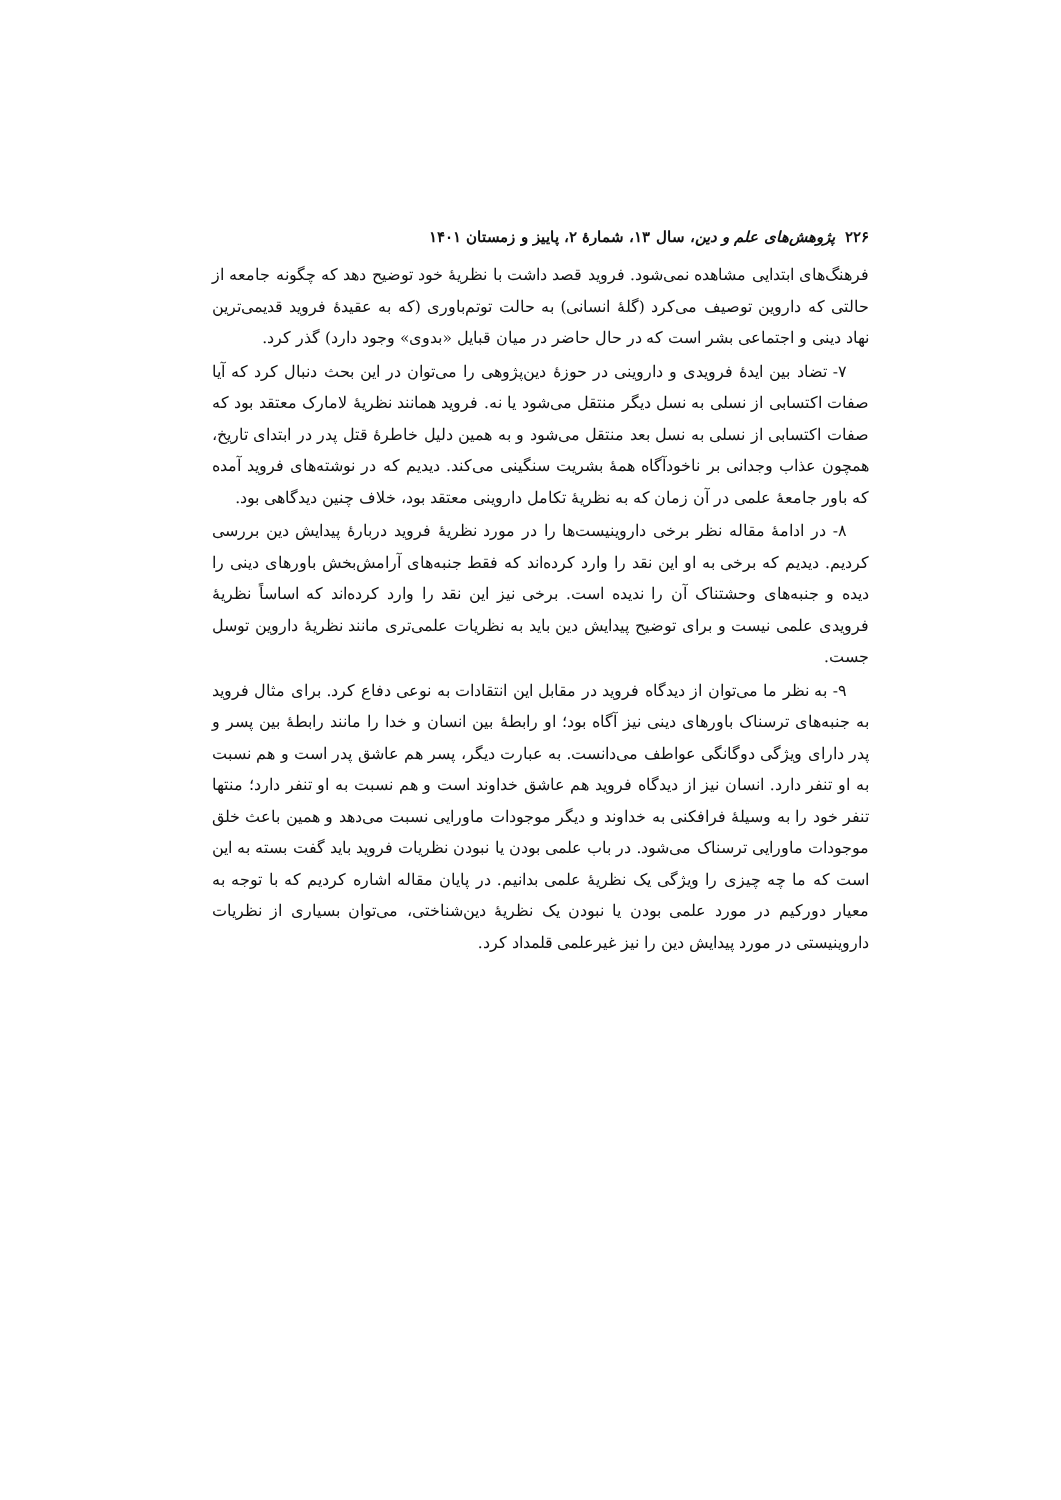۲۲۶ پژوهش‌های علم و دین، سال ۱۳، شمارهٔ ۲، پاییز و زمستان ۱۴۰۱
فرهنگ‌های ابتدایی مشاهده نمی‌شود. فروید قصد داشت با نظریهٔ خود توضیح دهد که چگونه جامعه از حالتی که داروین توصیف می‌کرد (گلهٔ انسانی) به حالت توتم‌باوری (که به عقیدهٔ فروید قدیمی‌ترین نهاد دینی و اجتماعی بشر است که در حال حاضر در میان قبایل «بدوی» وجود دارد) گذر کرد.
۷- تضاد بین ایدهٔ فرویدی و داروینی در حوزهٔ دین‌پژوهی را می‌توان در این بحث دنبال کرد که آیا صفات اکتسابی از نسلی به نسل دیگر منتقل می‌شود یا نه. فروید همانند نظریهٔ لامارک معتقد بود که صفات اکتسابی از نسلی به نسل بعد منتقل می‌شود و به همین دلیل خاطرهٔ قتل پدر در ابتدای تاریخ، همچون عذاب وجدانی بر ناخودآگاه همهٔ بشریت سنگینی می‌کند. دیدیم که در نوشته‌های فروید آمده که باور جامعهٔ علمی در آن زمان که به نظریهٔ تکامل داروینی معتقد بود، خلاف چنین دیدگاهی بود.
۸- در ادامهٔ مقاله نظر برخی داروینیست‌ها را در مورد نظریهٔ فروید دربارهٔ پیدایش دین بررسی کردیم. دیدیم که برخی به او این نقد را وارد کرده‌اند که فقط جنبه‌های آرامش‌بخش باورهای دینی را دیده و جنبه‌های وحشتناک آن را ندیده است. برخی نیز این نقد را وارد کرده‌اند که اساساً نظریهٔ فرویدی علمی نیست و برای توضیح پیدایش دین باید به نظریات علمی‌تری مانند نظریهٔ داروین توسل جست.
۹- به نظر ما می‌توان از دیدگاه فروید در مقابل این انتقادات به نوعی دفاع کرد. برای مثال فروید به جنبه‌های ترسناک باورهای دینی نیز آگاه بود؛ او رابطهٔ بین انسان و خدا را مانند رابطهٔ بین پسر و پدر دارای ویژگی دوگانگی عواطف می‌دانست. به عبارت دیگر، پسر هم عاشق پدر است و هم نسبت به او تنفر دارد. انسان نیز از دیدگاه فروید هم عاشق خداوند است و هم نسبت به او تنفر دارد؛ منتها تنفر خود را به وسیلهٔ فرافکنی به خداوند و دیگر موجودات ماورایی نسبت می‌دهد و همین باعث خلق موجودات ماورایی ترسناک می‌شود. در باب علمی بودن یا نبودن نظریات فروید باید گفت بسته به این است که ما چه چیزی را ویژگی یک نظریهٔ علمی بدانیم. در پایان مقاله اشاره کردیم که با توجه به معیار دورکیم در مورد علمی بودن یا نبودن یک نظریهٔ دین‌شناختی، می‌توان بسیاری از نظریات داروینیستی در مورد پیدایش دین را نیز غیرعلمی قلمداد کرد.